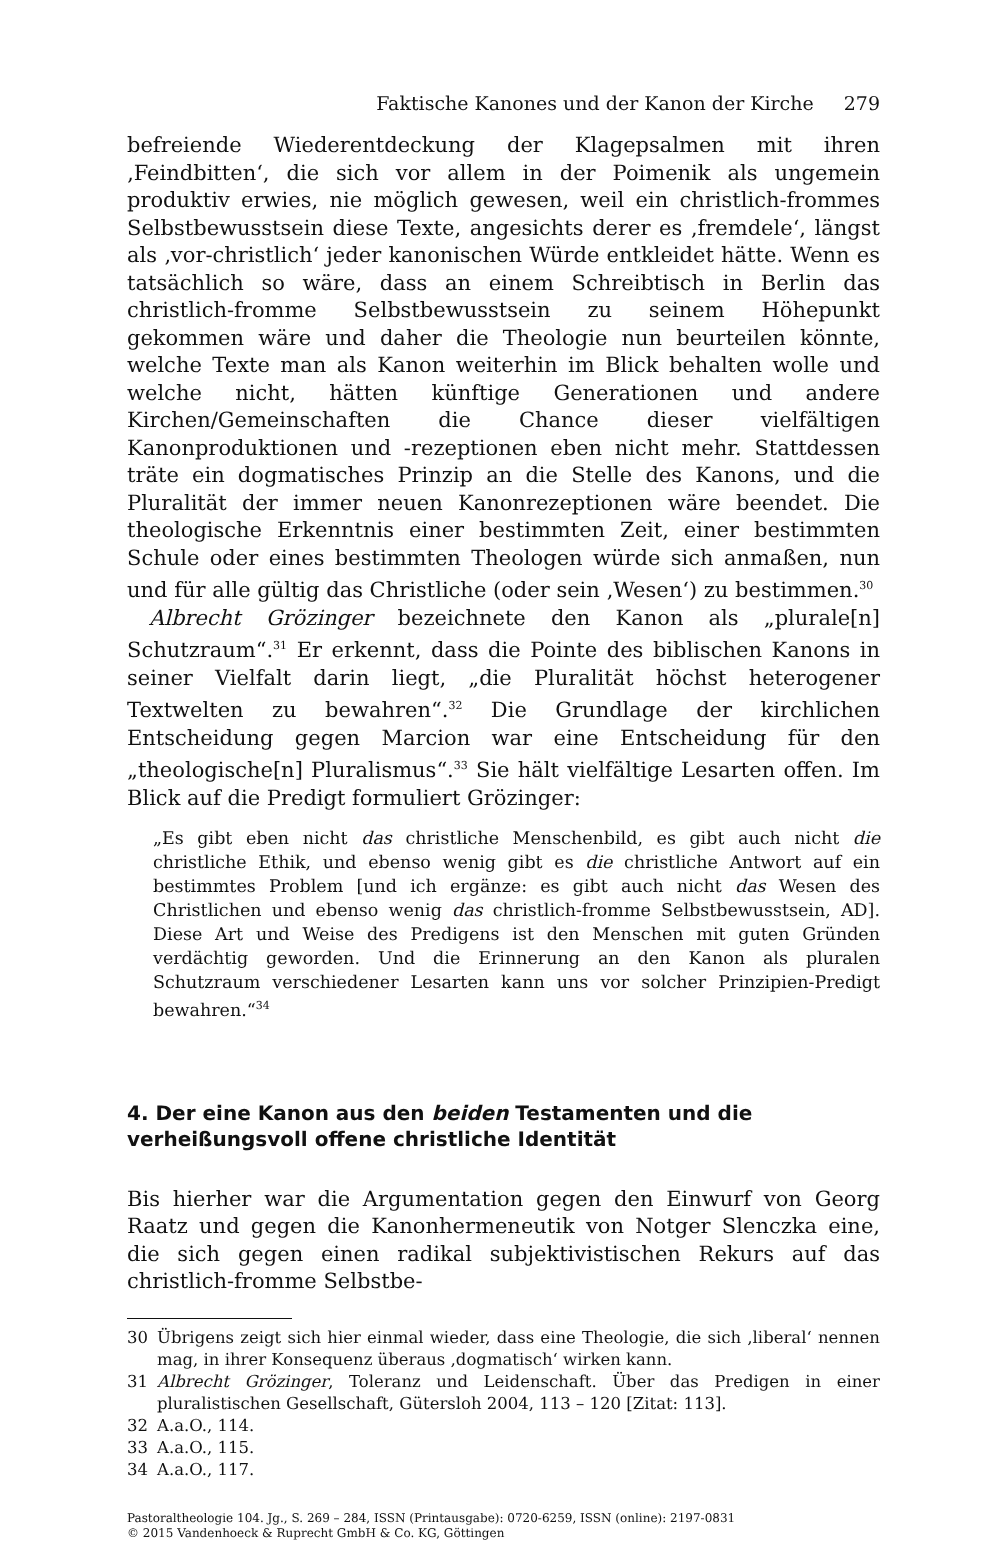Faktische Kanones und der Kanon der Kirche 279
befreiende Wiederentdeckung der Klagepsalmen mit ihren ‚Feindbitten‘, die sich vor allem in der Poimenik als ungemein produktiv erwies, nie möglich gewesen, weil ein christlich-frommes Selbstbewusstsein diese Texte, angesichts derer es ‚fremdele‘, längst als ‚vor-christlich‘ jeder kanonischen Würde entkleidet hätte. Wenn es tatsächlich so wäre, dass an einem Schreibtisch in Berlin das christlich-fromme Selbstbewusstsein zu seinem Höhepunkt gekommen wäre und daher die Theologie nun beurteilen könnte, welche Texte man als Kanon weiterhin im Blick behalten wolle und welche nicht, hätten künftige Generationen und andere Kirchen/Gemeinschaften die Chance dieser vielfältigen Kanonproduktionen und -rezeptionen eben nicht mehr. Stattdessen träte ein dogmatisches Prinzip an die Stelle des Kanons, und die Pluralität der immer neuen Kanonrezeptionen wäre beendet. Die theologische Erkenntnis einer bestimmten Zeit, einer bestimmten Schule oder eines bestimmten Theologen würde sich anmaßen, nun und für alle gültig das Christliche (oder sein ‚Wesen‘) zu bestimmen.<sup>30</sup>
Albrecht Grözinger bezeichnete den Kanon als „plurale[n] Schutzraum“.<sup>31</sup> Er erkennt, dass die Pointe des biblischen Kanons in seiner Vielfalt darin liegt, „die Pluralität höchst heterogener Textwelten zu bewahren“.<sup>32</sup> Die Grundlage der kirchlichen Entscheidung gegen Marcion war eine Entscheidung für den „theologische[n] Pluralismus“.<sup>33</sup> Sie hält vielfältige Lesarten offen. Im Blick auf die Predigt formuliert Grözinger:
„Es gibt eben nicht das christliche Menschenbild, es gibt auch nicht die christliche Ethik, und ebenso wenig gibt es die christliche Antwort auf ein bestimmtes Problem [und ich ergänze: es gibt auch nicht das Wesen des Christlichen und ebenso wenig das christlich-fromme Selbstbewusstsein, AD]. Diese Art und Weise des Predigens ist den Menschen mit guten Gründen verdächtig geworden. Und die Erinnerung an den Kanon als pluralen Schutzraum verschiedener Lesarten kann uns vor solcher Prinzipien-Predigt bewahren.“<sup>34</sup>
4. Der eine Kanon aus den beiden Testamenten und die verheißungsvoll offene christliche Identität
Bis hierher war die Argumentation gegen den Einwurf von Georg Raatz und gegen die Kanonhermeneutik von Notger Slenczka eine, die sich gegen einen radikal subjektivistischen Rekurs auf das christlich-fromme Selbstbe-
30 Übrigens zeigt sich hier einmal wieder, dass eine Theologie, die sich ‚liberal‘ nennen mag, in ihrer Konsequenz überaus ‚dogmatisch‘ wirken kann.
31 Albrecht Grözinger, Toleranz und Leidenschaft. Über das Predigen in einer pluralistischen Gesellschaft, Gütersloh 2004, 113 – 120 [Zitat: 113].
32 A.a.O., 114.
33 A.a.O., 115.
34 A.a.O., 117.
Pastoraltheologie 104. Jg., S. 269 – 284, ISSN (Printausgabe): 0720-6259, ISSN (online): 2197-0831
© 2015 Vandenhoeck & Ruprecht GmbH & Co. KG, Göttingen